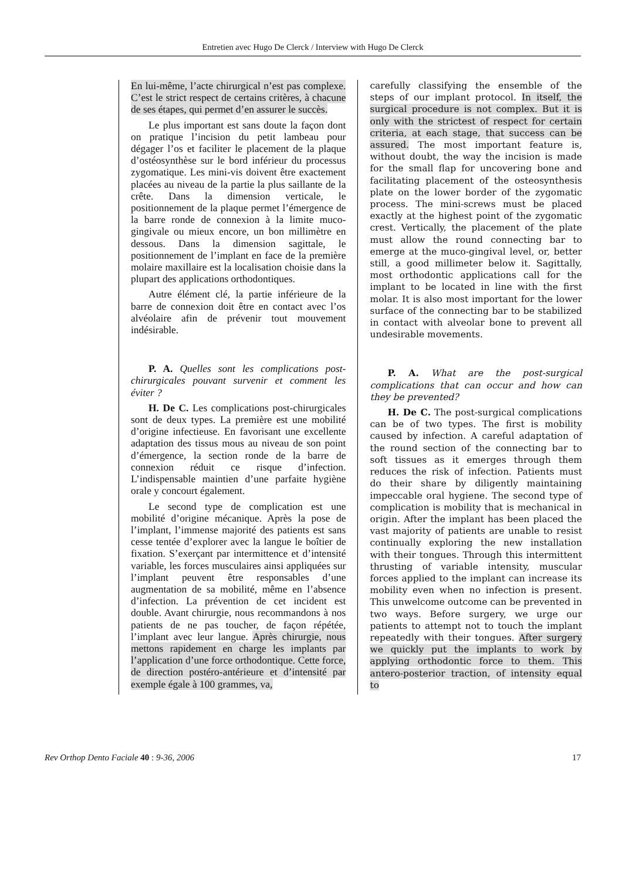Entretien avec Hugo De Clerck / Interview with Hugo De Clerck
En lui-même, l’acte chirurgical n’est pas complexe. C’est le strict respect de certains critères, à chacune de ses étapes, qui permet d’en assurer le succès.
Le plus important est sans doute la façon dont on pratique l’incision du petit lambeau pour dégager l’os et faciliter le placement de la plaque d’ostéosynthèse sur le bord inférieur du processus zygomatique. Les mini-vis doivent être exactement placées au niveau de la partie la plus saillante de la crête. Dans la dimension verticale, le positionnement de la plaque permet l’émergence de la barre ronde de connexion à la limite muco-gingivale ou mieux encore, un bon millimètre en dessous. Dans la dimension sagittale, le positionnement de l’implant en face de la première molaire maxillaire est la localisation choisie dans la plupart des applications orthodontiques.
Autre élément clé, la partie inférieure de la barre de connexion doit être en contact avec l’os alvéolaire afin de prévenir tout mouvement indésirable.
P. A. Quelles sont les complications post-chirurgicales pouvant survenir et comment les éviter ?
H. De C. Les complications post-chirurgicales sont de deux types. La première est une mobilité d’origine infectieuse. En favorisant une excellente adaptation des tissus mous au niveau de son point d’émergence, la section ronde de la barre de connexion réduit ce risque d’infection. L’indispensable maintien d’une parfaite hygiène orale y concourt également.
Le second type de complication est une mobilité d’origine mécanique. Après la pose de l’implant, l’immense majorité des patients est sans cesse tentée d’explorer avec la langue le boîtier de fixation. S’exerçant par intermittence et d’intensité variable, les forces musculaires ainsi appliquées sur l’implant peuvent être responsables d’une augmentation de sa mobilité, même en l’absence d’infection. La prévention de cet incident est double. Avant chirurgie, nous recommandons à nos patients de ne pas toucher, de façon répétée, l’implant avec leur langue. Après chirurgie, nous mettons rapidement en charge les implants par l’application d’une force orthodontique. Cette force, de direction postéro-antérieure et d’intensité par exemple égale à 100 grammes, va,
carefully classifying the ensemble of the steps of our implant protocol. In itself, the surgical procedure is not complex. But it is only with the strictest of respect for certain criteria, at each stage, that success can be assured. The most important feature is, without doubt, the way the incision is made for the small flap for uncovering bone and facilitating placement of the osteosynthesis plate on the lower border of the zygomatic process. The mini-screws must be placed exactly at the highest point of the zygomatic crest. Vertically, the placement of the plate must allow the round connecting bar to emerge at the muco-gingival level, or, better still, a good millimeter below it. Sagittally, most orthodontic applications call for the implant to be located in line with the first molar. It is also most important for the lower surface of the connecting bar to be stabilized in contact with alveolar bone to prevent all undesirable movements.
P. A. What are the post-surgical complications that can occur and how can they be prevented?
H. De C. The post-surgical complications can be of two types. The first is mobility caused by infection. A careful adaptation of the round section of the connecting bar to soft tissues as it emerges through them reduces the risk of infection. Patients must do their share by diligently maintaining impeccable oral hygiene. The second type of complication is mobility that is mechanical in origin. After the implant has been placed the vast majority of patients are unable to resist continually exploring the new installation with their tongues. Through this intermittent thrusting of variable intensity, muscular forces applied to the implant can increase its mobility even when no infection is present. This unwelcome outcome can be prevented in two ways. Before surgery, we urge our patients to attempt not to touch the implant repeatedly with their tongues. After surgery we quickly put the implants to work by applying orthodontic force to them. This antero-posterior traction, of intensity equal to
Rev Orthop Dento Faciale 40 : 9-36, 2006 17